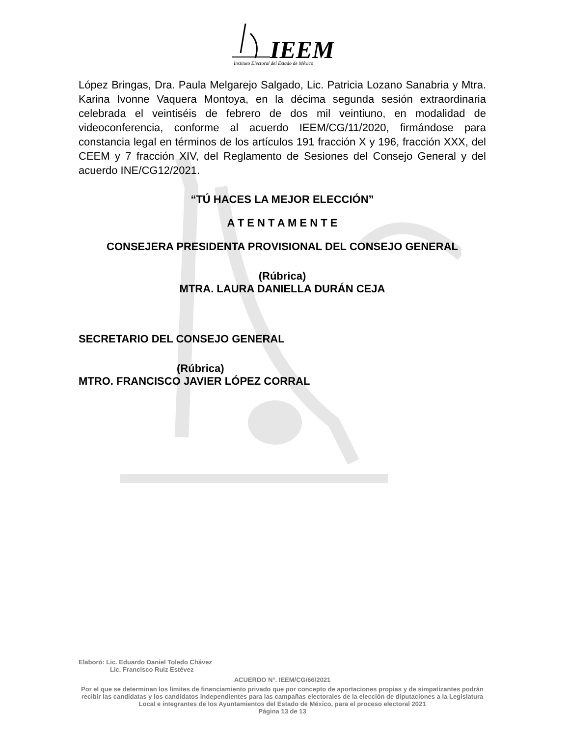IEEM
Instituto Electoral del Estado de México
López Bringas, Dra. Paula Melgarejo Salgado, Lic. Patricia Lozano Sanabria y Mtra. Karina Ivonne Vaquera Montoya, en la décima segunda sesión extraordinaria celebrada el veintiséis de febrero de dos mil veintiuno, en modalidad de videoconferencia, conforme al acuerdo IEEM/CG/11/2020, firmándose para constancia legal en términos de los artículos 191 fracción X y 196, fracción XXX, del CEEM y 7 fracción XIV, del Reglamento de Sesiones del Consejo General y del acuerdo INE/CG12/2021.
“TÚ HACES LA MEJOR ELECCIÓN”
A T E N T A M E N T E
CONSEJERA PRESIDENTA PROVISIONAL DEL CONSEJO GENERAL
(Rúbrica)
MTRA. LAURA DANIELLA DURÁN CEJA
SECRETARIO DEL CONSEJO GENERAL
(Rúbrica)
MTRO. FRANCISCO JAVIER LÓPEZ CORRAL
Elaboró: Lic. Eduardo Daniel Toledo Chávez
Lic. Francisco Ruiz Estévez
ACUERDO N°. IEEM/CG/66/2021
Por el que se determinan los límites de financiamiento privado que por concepto de aportaciones propias y de simpatizantes podrán recibir las candidatas y los candidatos independientes para las campañas electorales de la elección de diputaciones a la Legislatura Local e integrantes de los Ayuntamientos del Estado de México, para el proceso electoral 2021
Página 13 de 13